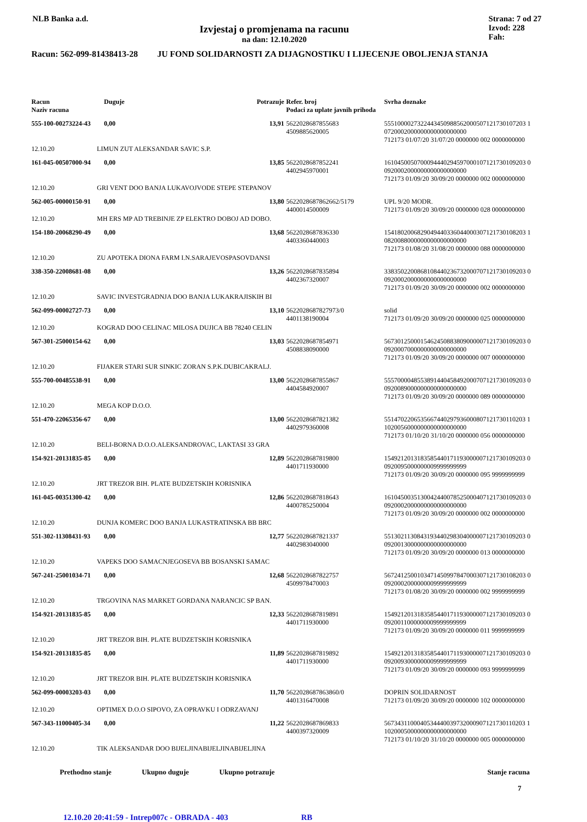NLB Banka a.d.
Izvjestaj o promjenama na racunu
na dan: 12.10.2020
Strana: 7 od 27
Izvod: 228
Fah:
Racun: 562-099-81438413-28 JU FOND SOLIDARNOSTI ZA DIJAGNOSTIKU I LIJECENJE OBOLJENJA STANJA
| Racun Naziv racuna | | Duguje | Potrazuje | Refer. broj Podaci za uplate javnih prihoda | Svrha doznake |
| --- | --- | --- | --- | --- | --- |
| 555-100-00273224-43 | | 0,00 | 13,91 | 5622028687855683 4509885620005 | 5551000027322443450988562000507121730107203 1 0720002000000000000000000 712173 01/07/20 31/07/20 0000000 002 0000000000 |
| 12.10.20 | LIMUN ZUT ALEKSANDAR SAVIC S.P. | | | | |
| 161-045-00507000-94 | | 0,00 | 13,85 | 5622028687852241 4402945970001 | 1610450050700094440294597000107121730109203 0 0920002000000000000000000 712173 01/09/20 30/09/20 0000000 002 0000000000 |
| 12.10.20 | GRI VENT DOO BANJA LUKAVOJVODE STEPE STEPANOV | | | | |
| 562-005-00000150-91 | | 0,00 | 13,80 | 5622028687862662/5179 4400014500009 | UPL 9/20 MODR. 712173 01/09/20 30/09/20 0000000 028 0000000000 |
| 12.10.20 | MH ERS MP AD TREBINJE ZP ELEKTRO DOBOJ AD DOBO. | | | | |
| 154-180-20068290-49 | | 0,00 | 13,68 | 5622028687836330 4403360440003 | 1541802006829049440336044000307121730108203 1 0820088000000000000000000 712173 01/08/20 31/08/20 0000000 088 0000000000 |
| 12.10.20 | ZU APOTEKA DIONA FARM I.N.SARAJEVOSPASOVDANSI | | | | |
| 338-350-22008681-08 | | 0,00 | 13,26 | 5622028687835894 4402367320007 | 3383502200868108440236732000707121730109203 0 0920002000000000000000000 712173 01/09/20 30/09/20 0000000 002 0000000000 |
| 12.10.20 | SAVIC INVESTGRADNJA DOO BANJA LUKAKRAJISKIH BI | | | | |
| 562-099-00002727-73 | | 0,00 | 13,10 | 5622028687827973/0 4401138190004 | solid 712173 01/09/20 30/09/20 0000000 025 0000000000 |
| 12.10.20 | KOGRAD DOO CELINAC MILOSA DUJICA BB 78240 CELIN | | | | |
| 567-301-25000154-62 | | 0,00 | 13,03 | 5622028687854971 4508838090000 | 5673012500015462450883809000007121730109203 0 0920007000000000000000000 712173 01/09/20 30/09/20 0000000 007 0000000000 |
| 12.10.20 | FIJAKER STARI SUR SINKIC ZORAN S.P.K.DUBICAKRALJ. | | | | |
| 555-700-00485538-91 | | 0,00 | 13,00 | 5622028687855867 4404584920007 | 5557000048553891440458492000707121730109203 0 0920089000000000000000000 712173 01/09/20 30/09/20 0000000 089 0000000000 |
| 12.10.20 | MEGA KOP D.O.O. | | | | |
| 551-470-22065356-67 | | 0,00 | 13,00 | 5622028687821382 4402979360008 | 5514702206535667440297936000807121730110203 1 1020056000000000000000000 712173 01/10/20 31/10/20 0000000 056 0000000000 |
| 12.10.20 | BELI-BORNA D.O.O.ALEKSANDROVAC, LAKTASI 33 GRA | | | | |
| 154-921-20131835-85 | | 0,00 | 12,89 | 5622028687819800 4401711930000 | 1549212013183585440171193000007121730109203 0 0920095000000009999999999 712173 01/09/20 30/09/20 0000000 095 9999999999 |
| 12.10.20 | JRT TREZOR BIH. PLATE BUDZETSKIH KORISNIKA | | | | |
| 161-045-00351300-42 | | 0,00 | 12,86 | 5622028687818643 4400785250004 | 1610450035130042440078525000407121730109203 0 0920002000000000000000000 712173 01/09/20 30/09/20 0000000 002 0000000000 |
| 12.10.20 | DUNJA KOMERC DOO BANJA LUKASTRATINSKA BB BRC | | | | |
| 551-302-11308431-93 | | 0,00 | 12,77 | 5622028687821337 4402983040000 | 5513021130843193440298304000007121730109203 0 0920013000000000000000000 712173 01/09/20 30/09/20 0000000 013 0000000000 |
| 12.10.20 | VAPEKS DOO SAMACNJEGOSEVA BB BOSANSKI SAMAC | | | | |
| 567-241-25001034-71 | | 0,00 | 12,68 | 5622028687822757 4509978470003 | 5672412500103471450997847000307121730108203 0 0920002000000009999999999 712173 01/08/20 30/09/20 0000000 002 9999999999 |
| 12.10.20 | TRGOVINA NAS MARKET GORDANA NARANCIC SP BAN. | | | | |
| 154-921-20131835-85 | | 0,00 | 12,33 | 5622028687819891 4401711930000 | 1549212013183585440171193000007121730109203 0 0920011000000009999999999 712173 01/09/20 30/09/20 0000000 011 9999999999 |
| 12.10.20 | JRT TREZOR BIH. PLATE BUDZETSKIH KORISNIKA | | | | |
| 154-921-20131835-85 | | 0,00 | 11,89 | 5622028687819892 4401711930000 | 1549212013183585440171193000007121730109203 0 0920093000000009999999999 712173 01/09/20 30/09/20 0000000 093 9999999999 |
| 12.10.20 | JRT TREZOR BIH. PLATE BUDZETSKIH KORISNIKA | | | | |
| 562-099-00003203-03 | | 0,00 | 11,70 | 5622028687863860/0 4401316470008 | DOPRIN SOLIDARNOST 712173 01/09/20 30/09/20 0000000 102 0000000000 |
| 12.10.20 | OPTIMEX D.O.O SIPOVO, ZA OPRAVKU I ODRZAVANJ | | | | |
| 567-343-11000405-34 | | 0,00 | 11,22 | 5622028687869833 4400397320009 | 5673431100040534440039732000907121730110203 1 1020005000000000000000000 712173 01/10/20 31/10/20 0000000 005 0000000000 |
| 12.10.20 | TIK ALEKSANDAR DOO BIJELJINABIJELJINABIJELJINA | | | | |
Prethodno stanje Ukupno duguje Ukupno potrazuje Stanje racuna
7
12.10.20 20:41:59 - Intrep007c - OBRADA - 403 RB